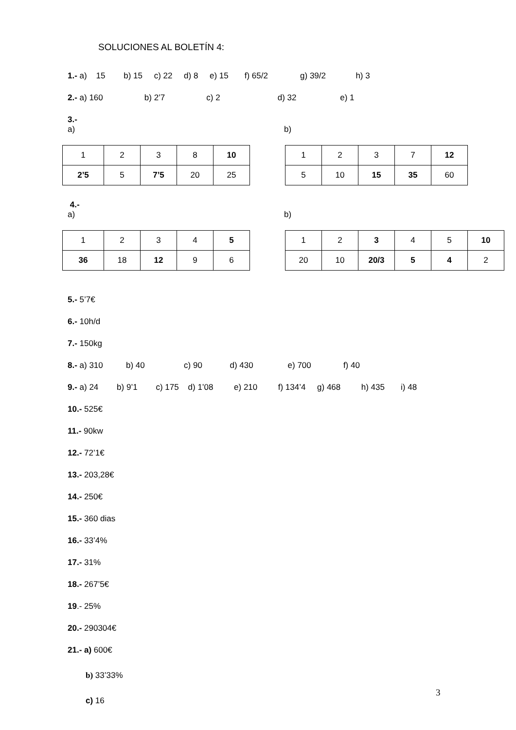SOLUCIONES AL BOLETÍN 4:
1.- a) 15 b) 15 c) 22 d) 8 e) 15 f) 65/2 g) 39/2 h) 3
2.- a) 160 b) 2’7 c) 2 d) 32 e) 1
3.-
a) b)
| 1 | 2 | 3 | 8 | 10 |
| 2’5 | 5 | 7’5 | 20 | 25 |
| 1 | 2 | 3 | 7 | 12 |
| 5 | 10 | 15 | 35 | 60 |
4.-
a) b)
| 1 | 2 | 3 | 4 | 5 |
| 36 | 18 | 12 | 9 | 6 |
| 1 | 2 | 3 | 4 | 5 | 10 |
| 20 | 10 | 20/3 | 5 | 4 | 2 |
5.- 5’7€
6.- 10h/d
7.- 150kg
8.- a) 310 b) 40 c) 90 d) 430 e) 700 f) 40
9.- a) 24 b) 9’1 c) 175 d) 1’08 e) 210 f) 134’4 g) 468 h) 435 i) 48
10.- 525€
11.- 90kw
12.- 72’1€
13.- 203,28€
14.- 250€
15.- 360 dias
16.- 33’4%
17.- 31%
18.- 267’5€
19.- 25%
20.- 290304€
21.- a) 600€
b) 33’33%
c) 16
3